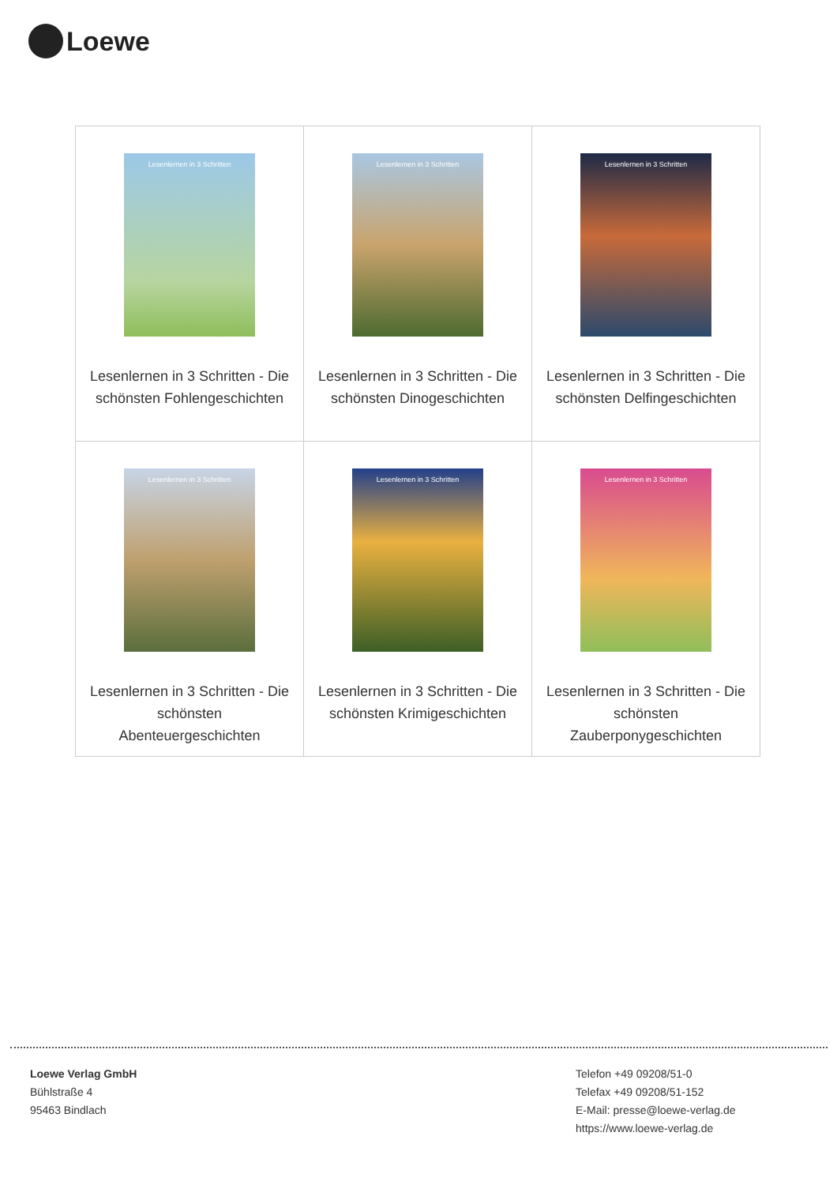Loewe
| Lesenlernen in 3 Schritten Lesenlernen in 3 Schritten - Die schönsten Fohlengeschichten | Lesenlernen in 3 Schritten Lesenlernen in 3 Schritten - Die schönsten Dinogeschichten | Lesenlernen in 3 Schritten Lesenlernen in 3 Schritten - Die schönsten Delfingeschichten |
| Lesenlernen in 3 Schritten Lesenlernen in 3 Schritten - Die schönsten Abenteuergeschichten | Lesenlernen in 3 Schritten Lesenlernen in 3 Schritten - Die schönsten Krimigeschichten | Lesenlernen in 3 Schritten Lesenlernen in 3 Schritten - Die schönsten Zauberponygeschichten |
Loewe Verlag GmbH
Bühlstraße 4
95463 Bindlach
Telefon +49 09208/51-0
Telefax +49 09208/51-152
E-Mail: presse@loewe-verlag.de
https://www.loewe-verlag.de